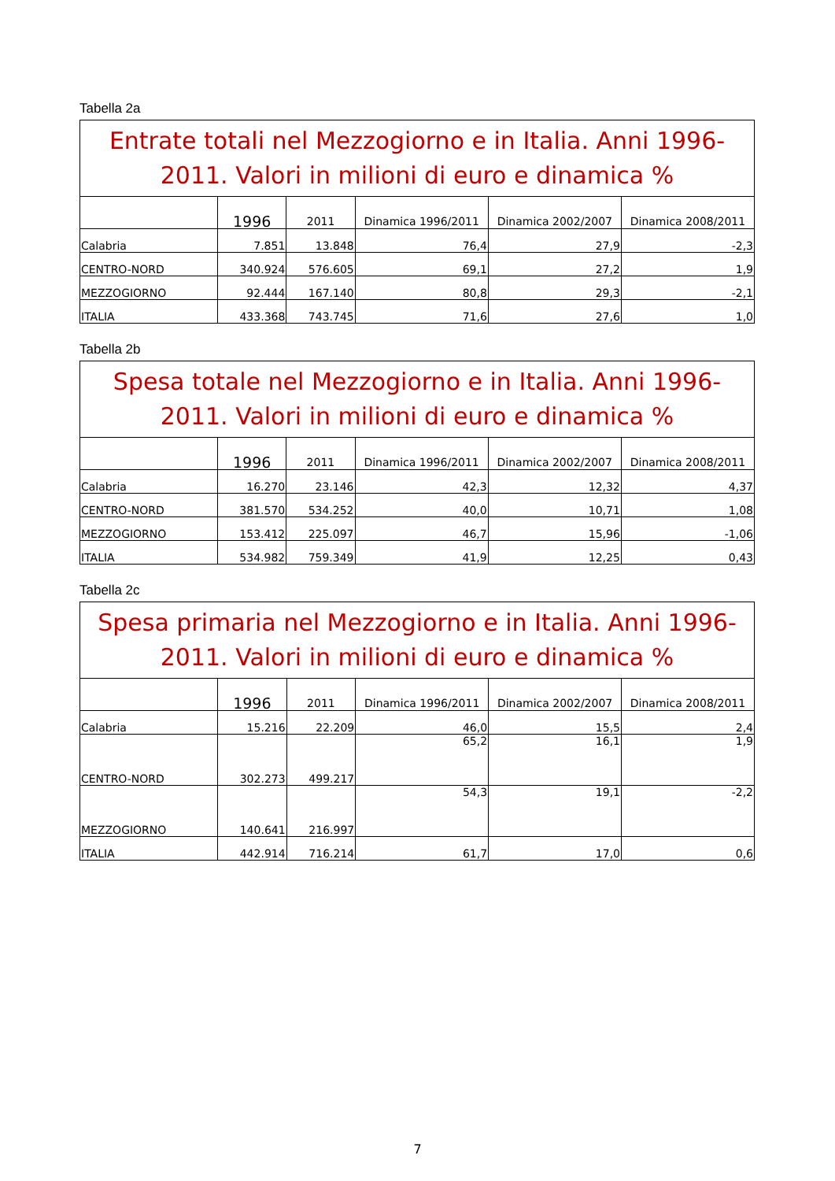Tabella 2a
| Entrate totali nel Mezzogiorno e in Italia. Anni 1996-2011. Valori in milioni di euro e dinamica % | | | | | |
| --- | --- | --- | --- | --- | --- |
| | 1996 | 2011 | Dinamica 1996/2011 | Dinamica 2002/2007 | Dinamica 2008/2011 |
| Calabria | 7.851 | 13.848 | 76,4 | 27,9 | -2,3 |
| CENTRO-NORD | 340.924 | 576.605 | 69,1 | 27,2 | 1,9 |
| MEZZOGIORNO | 92.444 | 167.140 | 80,8 | 29,3 | -2,1 |
| ITALIA | 433.368 | 743.745 | 71,6 | 27,6 | 1,0 |
Tabella 2b
| Spesa totale nel Mezzogiorno e in Italia. Anni 1996-2011. Valori in milioni di euro e dinamica % | | | | | |
| --- | --- | --- | --- | --- | --- |
| | 1996 | 2011 | Dinamica 1996/2011 | Dinamica 2002/2007 | Dinamica 2008/2011 |
| Calabria | 16.270 | 23.146 | 42,3 | 12,32 | 4,37 |
| CENTRO-NORD | 381.570 | 534.252 | 40,0 | 10,71 | 1,08 |
| MEZZOGIORNO | 153.412 | 225.097 | 46,7 | 15,96 | -1,06 |
| ITALIA | 534.982 | 759.349 | 41,9 | 12,25 | 0,43 |
Tabella 2c
| Spesa primaria nel Mezzogiorno e in Italia. Anni 1996-2011. Valori in milioni di euro e dinamica % | | | | | |
| --- | --- | --- | --- | --- | --- |
| | 1996 | 2011 | Dinamica 1996/2011 | Dinamica 2002/2007 | Dinamica 2008/2011 |
| Calabria | 15.216 | 22.209 | 46,0 | 15,5 | 2,4 |
| CENTRO-NORD | 302.273 | 499.217 | 65,2 | 16,1 | 1,9 |
| MEZZOGIORNO | 140.641 | 216.997 | 54,3 | 19,1 | -2,2 |
| ITALIA | 442.914 | 716.214 | 61,7 | 17,0 | 0,6 |
7